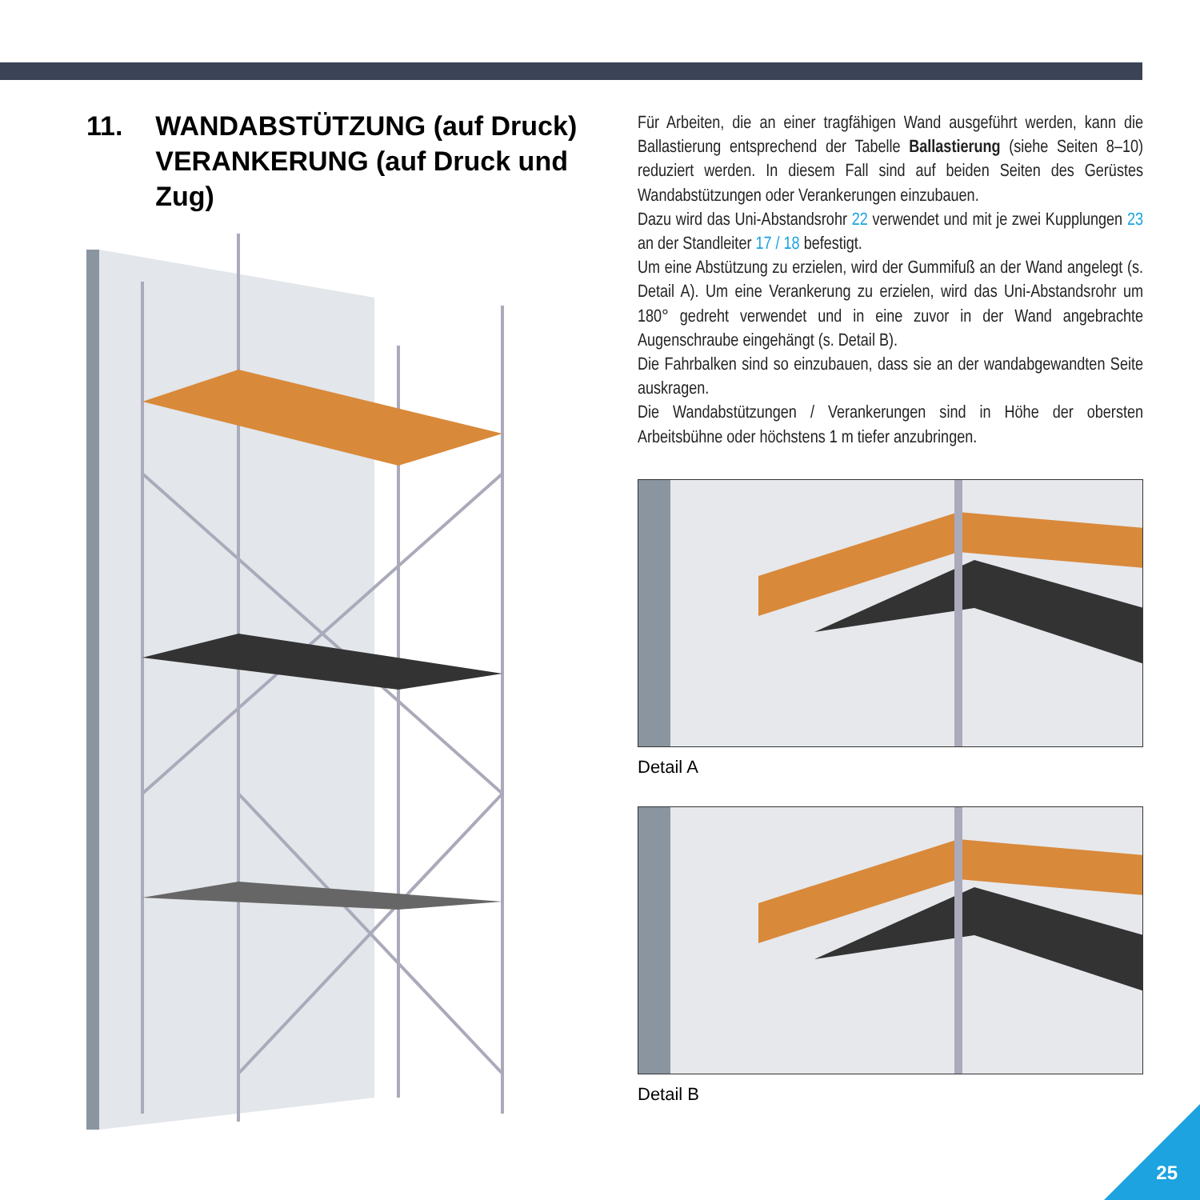11. WANDABSTÜTZUNG (auf Druck)
VERANKERUNG (auf Druck und Zug)
Für Arbeiten, die an einer tragfähigen Wand ausgeführt werden, kann die Ballastierung entsprechend der Tabelle Ballastierung (siehe Seiten 8–10) reduziert werden. In diesem Fall sind auf beiden Seiten des Gerüstes Wandabstützungen oder Verankerungen einzubauen.
Dazu wird das Uni-Abstandsrohr 22 verwendet und mit je zwei Kupplungen 23 an der Standleiter 17 / 18 befestigt.
Um eine Abstützung zu erzielen, wird der Gummifuß an der Wand angelegt (s. Detail A). Um eine Verankerung zu erzielen, wird das Uni-Abstandsrohr um 180° gedreht verwendet und in eine zuvor in der Wand angebrachte Augenschraube eingehängt (s. Detail B).
Die Fahrbalken sind so einzubauen, dass sie an der wandabgewandten Seite auskragen.
Die Wandabstützungen / Verankerungen sind in Höhe der obersten Arbeitsbühne oder höchstens 1 m tiefer anzubringen.
Detail A
Detail B
25